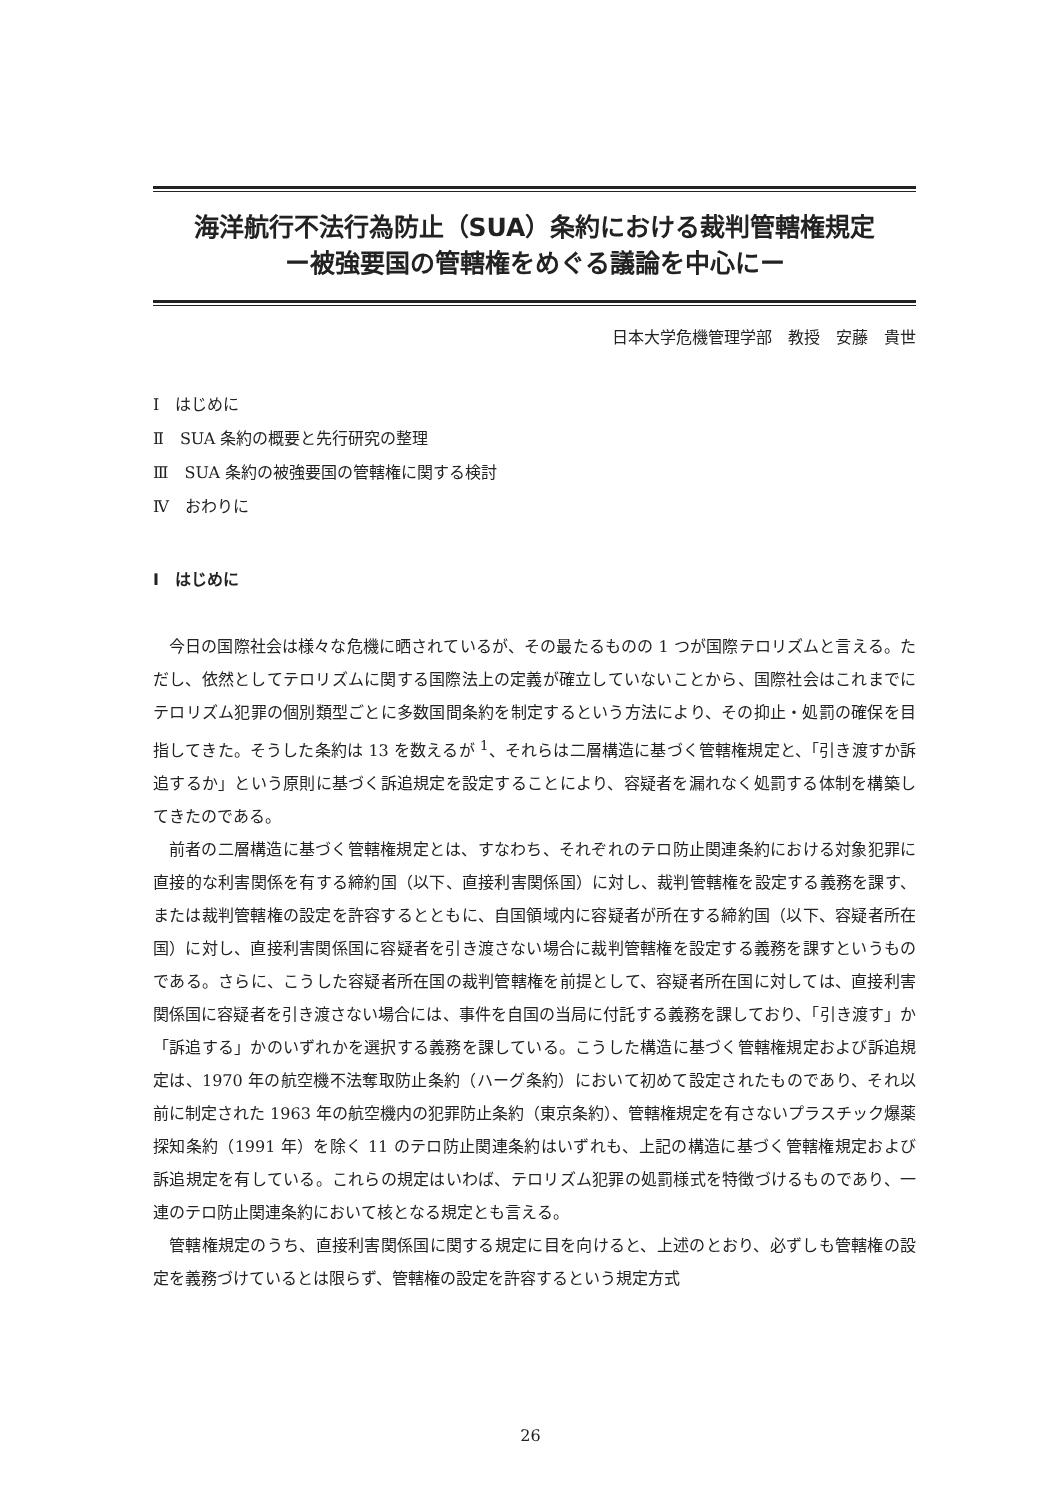海洋航行不法行為防止（SUA）条約における裁判管轄権規定
ー被強要国の管轄権をめぐる議論を中心にー
日本大学危機管理学部　教授　安藤　貴世
Ⅰ　はじめに
Ⅱ　SUA 条約の概要と先行研究の整理
Ⅲ　SUA 条約の被強要国の管轄権に関する検討
Ⅳ　おわりに
Ⅰ　はじめに
今日の国際社会は様々な危機に晒されているが、その最たるものの 1 つが国際テロリズムと言える。ただし、依然としてテロリズムに関する国際法上の定義が確立していないことから、国際社会はこれまでにテロリズム犯罪の個別類型ごとに多数国間条約を制定するという方法により、その抑止・処罰の確保を目指してきた。そうした条約は 13 を数えるが <sup>1</sup>、それらは二層構造に基づく管轄権規定と、「引き渡すか訴追するか」という原則に基づく訴追規定を設定することにより、容疑者を漏れなく処罰する体制を構築してきたのである。
前者の二層構造に基づく管轄権規定とは、すなわち、それぞれのテロ防止関連条約における対象犯罪に直接的な利害関係を有する締約国（以下、直接利害関係国）に対し、裁判管轄権を設定する義務を課す、または裁判管轄権の設定を許容するとともに、自国領域内に容疑者が所在する締約国（以下、容疑者所在国）に対し、直接利害関係国に容疑者を引き渡さない場合に裁判管轄権を設定する義務を課すというものである。さらに、こうした容疑者所在国の裁判管轄権を前提として、容疑者所在国に対しては、直接利害関係国に容疑者を引き渡さない場合には、事件を自国の当局に付託する義務を課しており、「引き渡す」か「訴追する」かのいずれかを選択する義務を課している。こうした構造に基づく管轄権規定および訴追規定は、1970 年の航空機不法奪取防止条約（ハーグ条約）において初めて設定されたものであり、それ以前に制定された 1963 年の航空機内の犯罪防止条約（東京条約）、管轄権規定を有さないプラスチック爆薬探知条約（1991 年）を除く 11 のテロ防止関連条約はいずれも、上記の構造に基づく管轄権規定および訴追規定を有している。これらの規定はいわば、テロリズム犯罪の処罰様式を特徴づけるものであり、一連のテロ防止関連条約において核となる規定とも言える。
管轄権規定のうち、直接利害関係国に関する規定に目を向けると、上述のとおり、必ずしも管轄権の設定を義務づけているとは限らず、管轄権の設定を許容するという規定方式
26